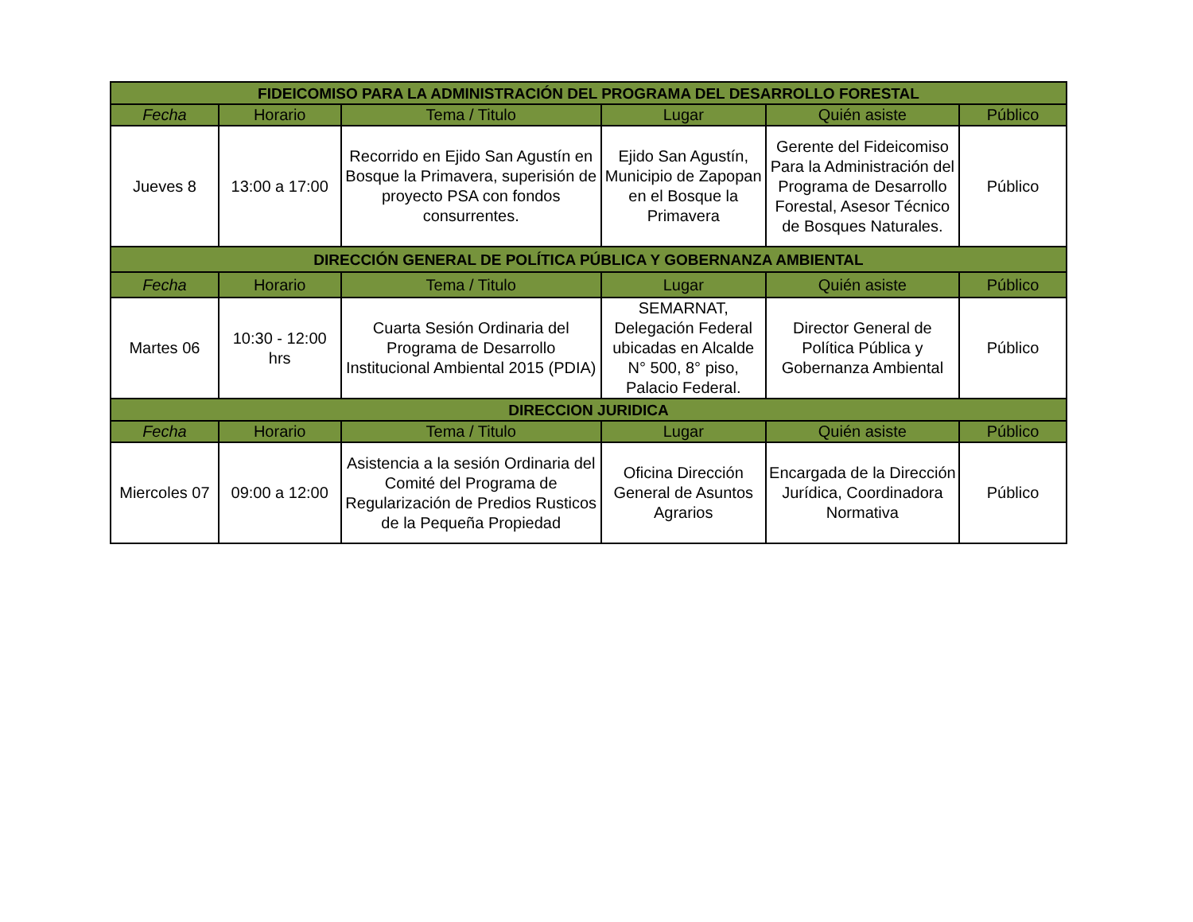| FIDEICOMISO PARA LA ADMINISTRACIÓN DEL PROGRAMA DEL DESARROLLO FORESTAL | | | | | |
| --- | --- | --- | --- | --- | --- |
| Fecha | Horario | Tema / Titulo | Lugar | Quién asiste | Público |
| Jueves 8 | 13:00 a 17:00 | Recorrido en Ejido San Agustín en Bosque la Primavera, superisión de proyecto PSA con fondos consurrentes. | Ejido San Agustín, Municipio de Zapopan en el Bosque la Primavera | Gerente del Fideicomiso Para la Administración del Programa de Desarrollo Forestal, Asesor Técnico de Bosques Naturales. | Público |
| DIRECCIÓN GENERAL DE POLÍTICA PÚBLICA Y GOBERNANZA AMBIENTAL | | | | | |
| Fecha | Horario | Tema / Titulo | Lugar | Quién asiste | Público |
| Martes 06 | 10:30 - 12:00 hrs | Cuarta Sesión Ordinaria del Programa de Desarrollo Institucional Ambiental 2015 (PDIA) | SEMARNAT, Delegación Federal ubicadas en Alcalde N° 500, 8° piso, Palacio Federal. | Director General de Política Pública y Gobernanza Ambiental | Público |
| DIRECCION JURIDICA | | | | | |
| Fecha | Horario | Tema / Titulo | Lugar | Quién asiste | Público |
| Miercoles 07 | 09:00 a 12:00 | Asistencia a la sesión Ordinaria del Comité del Programa de Regularización de Predios Rusticos de la Pequeña Propiedad | Oficina Dirección General de Asuntos Agrarios | Encargada de la Dirección Jurídica, Coordinadora Normativa | Público |